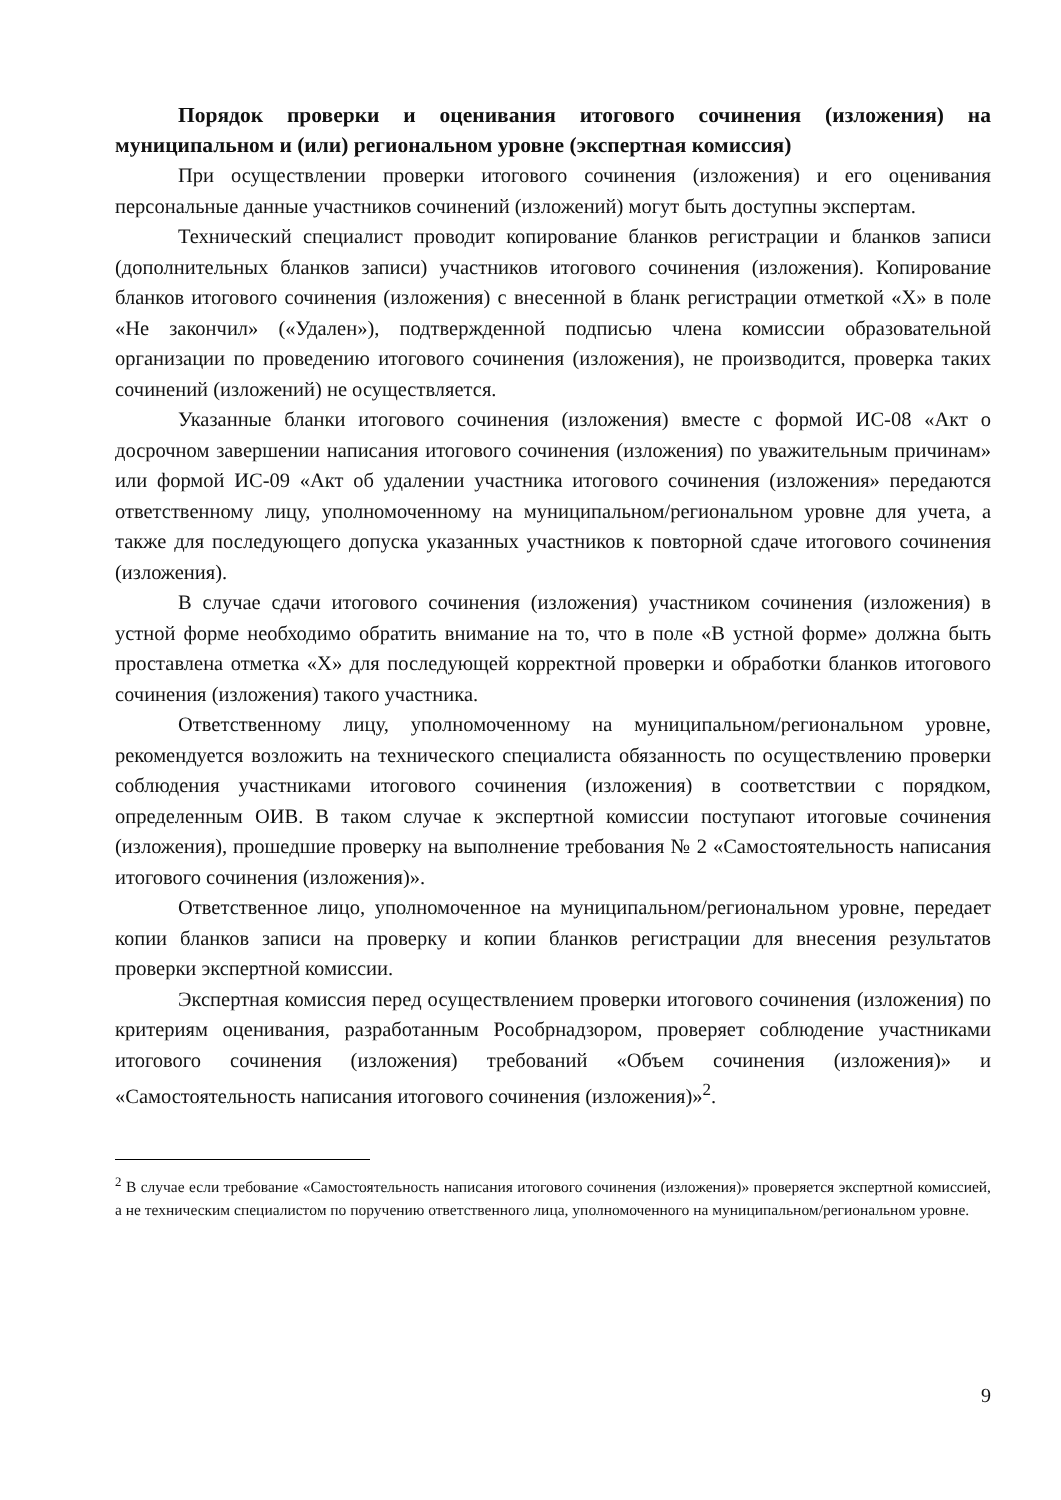Порядок проверки и оценивания итогового сочинения (изложения) на муниципальном и (или) региональном уровне (экспертная комиссия)
При осуществлении проверки итогового сочинения (изложения) и его оценивания персональные данные участников сочинений (изложений) могут быть доступны экспертам.
Технический специалист проводит копирование бланков регистрации и бланков записи (дополнительных бланков записи) участников итогового сочинения (изложения). Копирование бланков итогового сочинения (изложения) с внесенной в бланк регистрации отметкой «Х» в поле «Не закончил» («Удален»), подтвержденной подписью члена комиссии образовательной организации по проведению итогового сочинения (изложения), не производится, проверка таких сочинений (изложений) не осуществляется.
Указанные бланки итогового сочинения (изложения) вместе с формой ИС-08 «Акт о досрочном завершении написания итогового сочинения (изложения) по уважительным причинам» или формой ИС-09 «Акт об удалении участника итогового сочинения (изложения» передаются ответственному лицу, уполномоченному на муниципальном/региональном уровне для учета, а также для последующего допуска указанных участников к повторной сдаче итогового сочинения (изложения).
В случае сдачи итогового сочинения (изложения) участником сочинения (изложения) в устной форме необходимо обратить внимание на то, что в поле «В устной форме» должна быть проставлена отметка «Х» для последующей корректной проверки и обработки бланков итогового сочинения (изложения) такого участника.
Ответственному лицу, уполномоченному на муниципальном/региональном уровне, рекомендуется возложить на технического специалиста обязанность по осуществлению проверки соблюдения участниками итогового сочинения (изложения) в соответствии с порядком, определенным ОИВ. В таком случае к экспертной комиссии поступают итоговые сочинения (изложения), прошедшие проверку на выполнение требования № 2 «Самостоятельность написания итогового сочинения (изложения)».
Ответственное лицо, уполномоченное на муниципальном/региональном уровне, передает копии бланков записи на проверку и копии бланков регистрации для внесения результатов проверки экспертной комиссии.
Экспертная комиссия перед осуществлением проверки итогового сочинения (изложения) по критериям оценивания, разработанным Рособрнадзором, проверяет соблюдение участниками итогового сочинения (изложения) требований «Объем сочинения (изложения)» и «Самостоятельность написания итогового сочинения (изложения)»<sup>2</sup>.
<sup>2</sup> В случае если требование «Самостоятельность написания итогового сочинения (изложения)» проверяется экспертной комиссией, а не техническим специалистом по поручению ответственного лица, уполномоченного на муниципальном/региональном уровне.
9